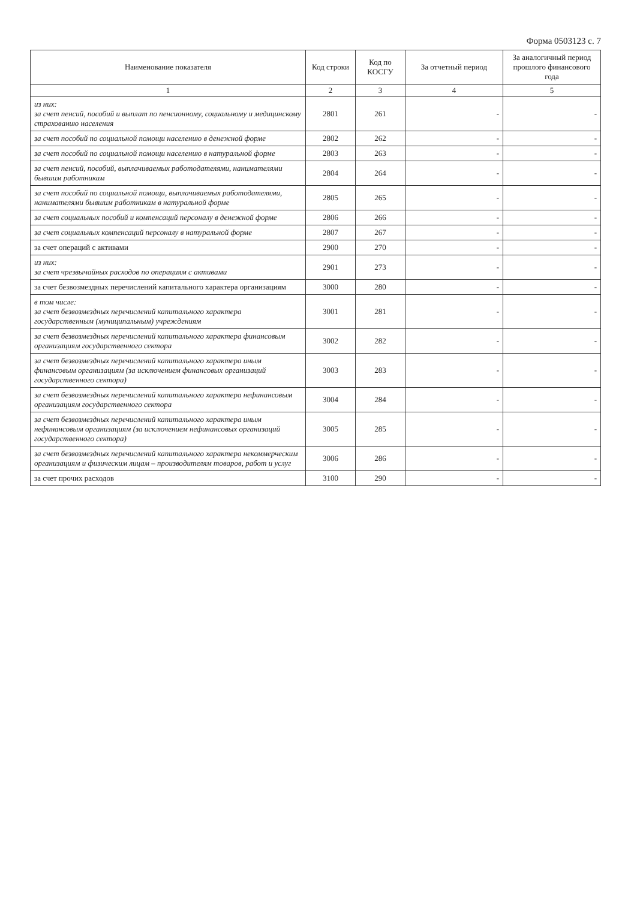Форма 0503123 с. 7
| Наименование показателя | Код строки | Код по КОСГУ | За отчетный период | За аналогичный период прошлого финансового года |
| --- | --- | --- | --- | --- |
| 1 | 2 | 3 | 4 | 5 |
| из них: за счет пенсий, пособий и выплат по пенсионному, социальному и медицинскому страхованию населения | 2801 | 261 | - | - |
| за счет пособий по социальной помощи населению в денежной форме | 2802 | 262 | - | - |
| за счет пособий по социальной помощи населению в натуральной форме | 2803 | 263 | - | - |
| за счет пенсий, пособий, выплачиваемых работодателями, нанимателями бывшим работникам | 2804 | 264 | - | - |
| за счет пособий по социальной помощи, выплачиваемых работодателями, нанимателями бывшим работникам в натуральной форме | 2805 | 265 | - | - |
| за счет социальных пособий и компенсаций персоналу в денежной форме | 2806 | 266 | - | - |
| за счет социальных компенсаций персоналу в натуральной форме | 2807 | 267 | - | - |
| за счет операций с активами | 2900 | 270 | - | - |
| из них: за счет чрезвычайных расходов по операциям с активами | 2901 | 273 | - | - |
| за счет безвозмездных перечислений капитального характера организациям | 3000 | 280 | - | - |
| в том числе: за счет безвозмездных перечислений капитального характера государственным (муниципальным) учреждениям | 3001 | 281 | - | - |
| за счет безвозмездных перечислений капитального характера финансовым организациям государственного сектора | 3002 | 282 | - | - |
| за счет безвозмездных перечислений капитального характера иным финансовым организациям (за исключением финансовых организаций государственного сектора) | 3003 | 283 | - | - |
| за счет безвозмездных перечислений капитального характера нефинансовым организациям государственного сектора | 3004 | 284 | - | - |
| за счет безвозмездных перечислений капитального характера иным нефинансовым организациям (за исключением нефинансовых организаций государственного сектора) | 3005 | 285 | - | - |
| за счет безвозмездных перечислений капитального характера некоммерческим организациям и физическим лицам – производителям товаров, работ и услуг | 3006 | 286 | - | - |
| за счет прочих расходов | 3100 | 290 | - | - |